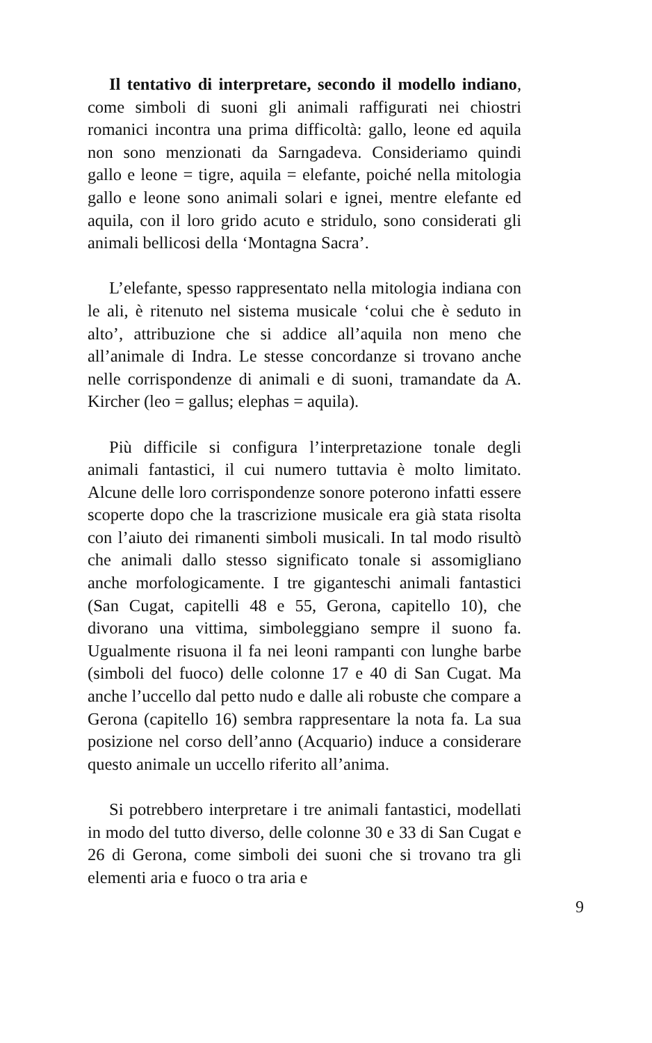Il tentativo di interpretare, secondo il modello indiano, come simboli di suoni gli animali raffigurati nei chiostri romanici incontra una prima difficoltà: gallo, leone ed aquila non sono menzionati da Sarngadeva. Consideriamo quindi gallo e leone = tigre, aquila = elefante, poiché nella mitologia gallo e leone sono animali solari e ignei, mentre elefante ed aquila, con il loro grido acuto e stridulo, sono considerati gli animali bellicosi della ‘Montagna Sacra’.
L’elefante, spesso rappresentato nella mitologia indiana con le ali, è ritenuto nel sistema musicale ‘colui che è seduto in alto’, attribuzione che si addice all’aquila non meno che all’animale di Indra. Le stesse concordanze si trovano anche nelle corrispondenze di animali e di suoni, tramandate da A. Kircher (leo = gallus; elephas = aquila).
Più difficile si configura l’interpretazione tonale degli animali fantastici, il cui numero tuttavia è molto limitato. Alcune delle loro corrispondenze sonore poterono infatti essere scoperte dopo che la trascrizione musicale era già stata risolta con l’aiuto dei rimanenti simboli musicali. In tal modo risultò che animali dallo stesso significato tonale si assomigliano anche morfologicamente. I tre giganteschi animali fantastici (San Cugat, capitelli 48 e 55, Gerona, capitello 10), che divorano una vittima, simboleggiano sempre il suono fa. Ugualmente risuona il fa nei leoni rampanti con lunghe barbe (simboli del fuoco) delle colonne 17 e 40 di San Cugat. Ma anche l’uccello dal petto nudo e dalle ali robuste che compare a Gerona (capitello 16) sembra rappresentare la nota fa. La sua posizione nel corso dell’anno (Acquario) induce a considerare questo animale un uccello riferito all’anima.
Si potrebbero interpretare i tre animali fantastici, modellati in modo del tutto diverso, delle colonne 30 e 33 di San Cugat e 26 di Gerona, come simboli dei suoni che si trovano tra gli elementi aria e fuoco o tra aria e
9